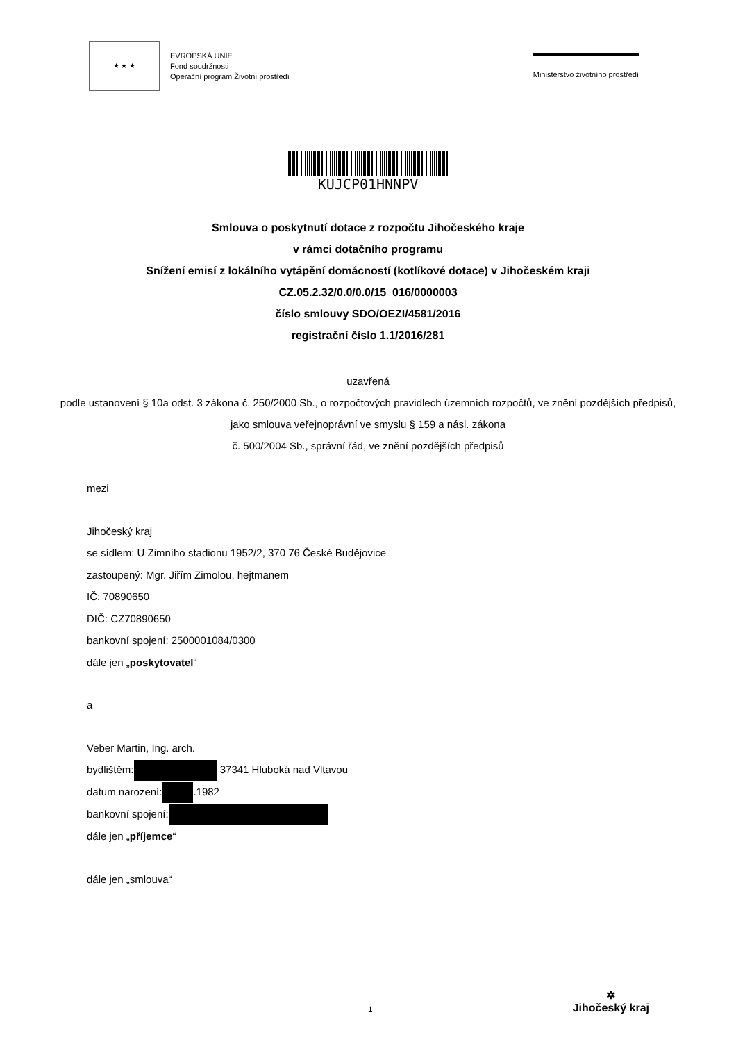★ ★ ★
EVROPSKÁ UNIE
Fond soudržnosti
Operační program Životní prostředí
Ministerstvo životního prostředí
KUJCP01HNNPV
Smlouva o poskytnutí dotace z rozpočtu Jihočeského kraje
v rámci dotačního programu
Snížení emisí z lokálního vytápění domácností (kotlíkové dotace) v Jihočeském kraji
CZ.05.2.32/0.0/0.0/15_016/0000003
číslo smlouvy SDO/OEZI/4581/2016
registrační číslo 1.1/2016/281
uzavřená
podle ustanovení § 10a odst. 3 zákona č. 250/2000 Sb., o rozpočtových pravidlech územních rozpočtů, ve znění pozdějších předpisů, jako smlouva veřejnoprávní ve smyslu § 159 a násl. zákona
č. 500/2004 Sb., správní řád, ve znění pozdějších předpisů
mezi
Jihočeský kraj
se sídlem: U Zimního stadionu 1952/2, 370 76 České Budějovice
zastoupený: Mgr. Jiřím Zimolou, hejtmanem
IČ: 70890650
DIČ: CZ70890650
bankovní spojení: 2500001084/0300
dále jen „poskytovatel“
a
Veber Martin, Ing. arch.
bydlištěm: 37341 Hluboká nad Vltavou
datum narození: .1982
bankovní spojení:
dále jen „příjemce“
dále jen „smlouva“
1
✲
Jihočeský kraj